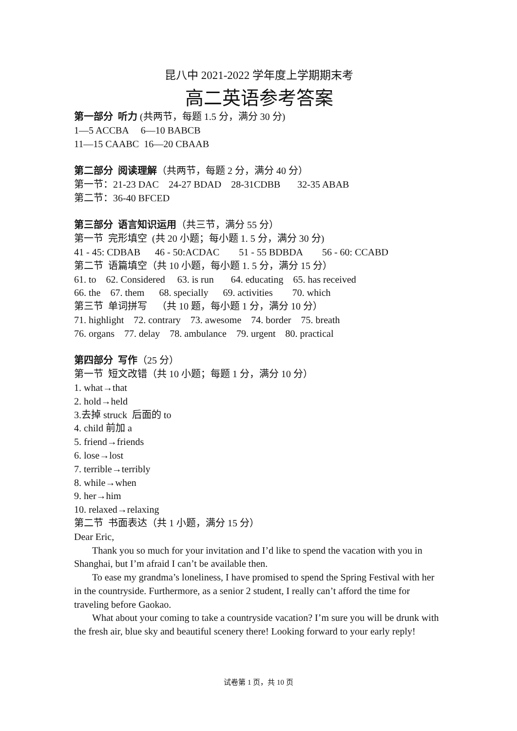昆八中 2021-2022 学年度上学期期末考
高二英语参考答案
第一部分 听力 (共两节，每题 1.5 分，满分 30 分)
1—5 ACCBA 6—10 BABCB
11—15 CAABC 16—20 CBAAB
第二部分 阅读理解（共两节，每题 2 分，满分 40 分）
第一节：21-23 DAC 24-27 BDAD 28-31CDBB 32-35 ABAB
第二节：36-40 BFCED
第三部分 语言知识运用（共三节，满分 55 分）
第一节 完形填空 (共 20 小题；每小题 1. 5 分，满分 30 分)
41 - 45: CDBAB 46 - 50:ACDAC 51 - 55 BDBDA 56 - 60: CCABD
第二节 语篇填空（共 10 小题，每小题 1. 5 分，满分 15 分）
61. to 62. Considered 63. is run 64. educating 65. has received
66. the 67. them 68. specially 69. activities 70. which
第三节 单词拼写 （共 10 题，每小题 1 分，满分 10 分）
71. highlight 72. contrary 73. awesome 74. border 75. breath
76. organs 77. delay 78. ambulance 79. urgent 80. practical
第四部分 写作（25 分）
第一节 短文改错（共 10 小题；每题 1 分，满分 10 分）
1. what→that
2. hold→held
3.去掉 struck 后面的 to
4. child 前加 a
5. friend→friends
6. lose→lost
7. terrible→terribly
8. while→when
9. her→him
10. relaxed→relaxing
第二节 书面表达（共 1 小题，满分 15 分）
Dear Eric,
Thank you so much for your invitation and I’d like to spend the vacation with you in Shanghai, but I’m afraid I can’t be available then.
To ease my grandma’s loneliness, I have promised to spend the Spring Festival with her in the countryside. Furthermore, as a senior 2 student, I really can’t afford the time for traveling before Gaokao.
What about your coming to take a countryside vacation? I’m sure you will be drunk with the fresh air, blue sky and beautiful scenery there! Looking forward to your early reply!
试卷第 1 页，共 10 页